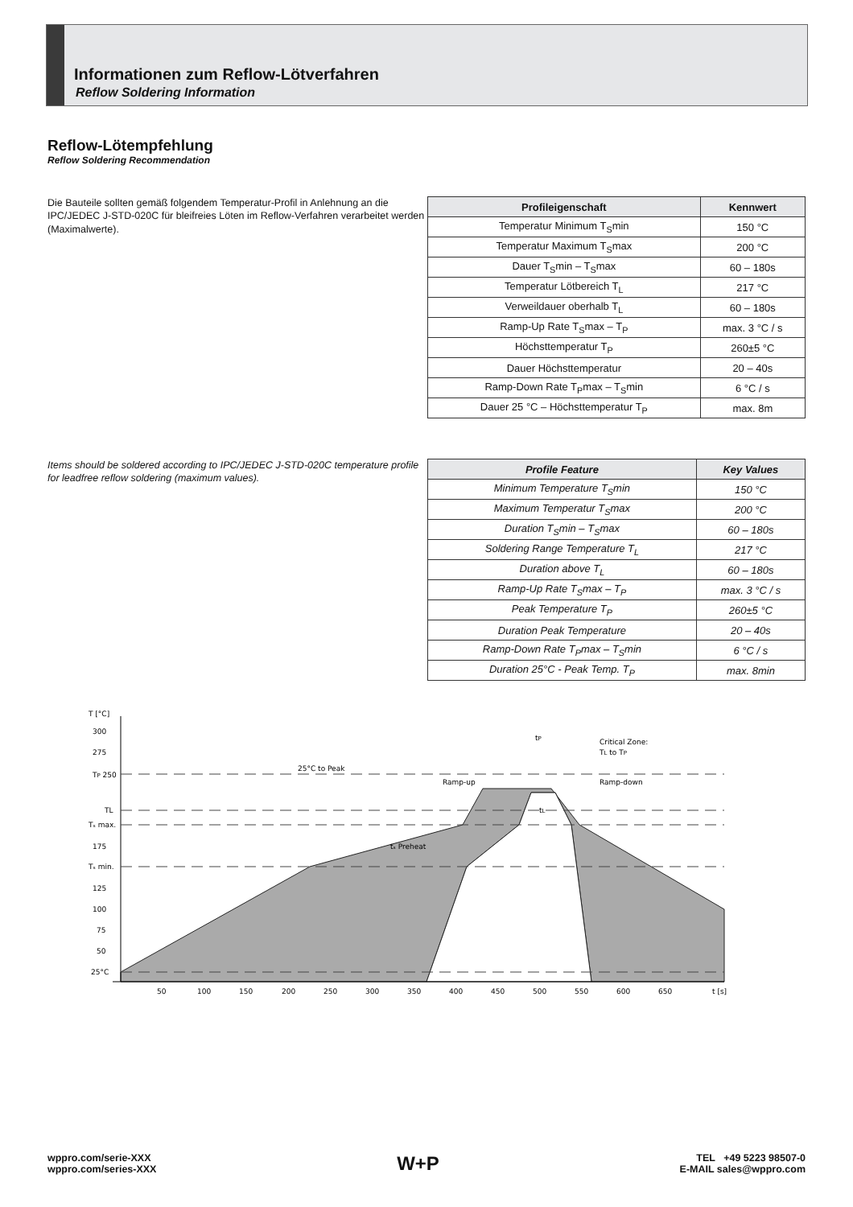Informationen zum Reflow-Lötverfahren
Reflow Soldering Information
Reflow-Lötempfehlung
Reflow Soldering Recommendation
Die Bauteile sollten gemäß folgendem Temperatur-Profil in Anlehnung an die IPC/JEDEC J-STD-020C für bleifreies Löten im Reflow-Verfahren verarbeitet werden (Maximalwerte).
| Profileigenschaft | Kennwert |
| --- | --- |
| Temperatur Minimum T<sub>S</sub>min | 150 °C |
| Temperatur Maximum T<sub>S</sub>max | 200 °C |
| Dauer T<sub>S</sub>min – T<sub>S</sub>max | 60 – 180s |
| Temperatur Lötbereich T<sub>L</sub> | 217 °C |
| Verweildauer oberhalb T<sub>L</sub> | 60 – 180s |
| Ramp-Up Rate T<sub>S</sub>max – T<sub>P</sub> | max. 3 °C / s |
| Höchsttemperatur T<sub>P</sub> | 260±5 °C |
| Dauer Höchsttemperatur | 20 – 40s |
| Ramp-Down Rate T<sub>P</sub>max – T<sub>S</sub>min | 6 °C / s |
| Dauer 25 °C – Höchsttemperatur T<sub>P</sub> | max. 8m |
Items should be soldered according to IPC/JEDEC J-STD-020C temperature profile for leadfree reflow soldering (maximum values).
| Profile Feature | Key Values |
| --- | --- |
| Minimum Temperature T<sub>S</sub>min | 150 °C |
| Maximum Temperatur T<sub>S</sub>max | 200 °C |
| Duration T<sub>S</sub>min – T<sub>S</sub>max | 60 – 180s |
| Soldering Range Temperature T<sub>L</sub> | 217 °C |
| Duration above T<sub>L</sub> | 60 – 180s |
| Ramp-Up Rate T<sub>S</sub>max – T<sub>P</sub> | max. 3 °C / s |
| Peak Temperature T<sub>P</sub> | 260±5 °C |
| Duration Peak Temperature | 20 – 40s |
| Ramp-Down Rate T<sub>P</sub>max – T<sub>S</sub>min | 6 °C / s |
| Duration 25°C - Peak Temp. T<sub>P</sub> | max. 8min |
T [°C]
300
275
TP 250
TL
Tₛ max.
175
Tₛ min.
125
100
75
50
25°C
25°C to Peak
tₛ Preheat
Ramp-up
Ramp-down
Critical Zone:
TL to TP
tP
tL
50
100
150
200
250
300
350
400
450
500
550
600
650
t [s]
wppro.com/serie-XXX
wppro.com/series-XXX
W+P
TEL +49 5223 98507-0
E-MAIL sales@wppro.com